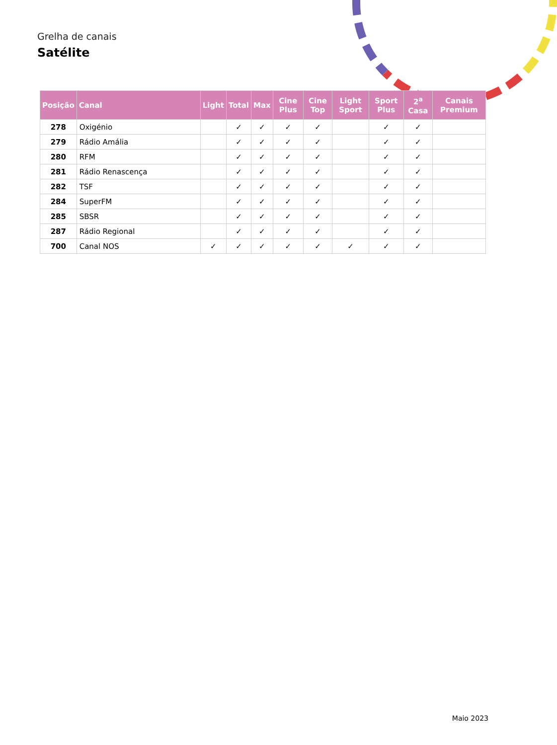Grelha de canais
Satélite
| Posição | Canal | Light | Total | Max | Cine Plus | Cine Top | Light Sport | Sport Plus | 2<sup>a</sup> Casa | Canais Premium |
| --- | --- | --- | --- | --- | --- | --- | --- | --- | --- | --- |
| 278 | Oxigénio | | ✓ | ✓ | ✓ | ✓ | | ✓ | ✓ | |
| 279 | Rádio Amália | | ✓ | ✓ | ✓ | ✓ | | ✓ | ✓ | |
| 280 | RFM | | ✓ | ✓ | ✓ | ✓ | | ✓ | ✓ | |
| 281 | Rádio Renascença | | ✓ | ✓ | ✓ | ✓ | | ✓ | ✓ | |
| 282 | TSF | | ✓ | ✓ | ✓ | ✓ | | ✓ | ✓ | |
| 284 | SuperFM | | ✓ | ✓ | ✓ | ✓ | | ✓ | ✓ | |
| 285 | SBSR | | ✓ | ✓ | ✓ | ✓ | | ✓ | ✓ | |
| 287 | Rádio Regional | | ✓ | ✓ | ✓ | ✓ | | ✓ | ✓ | |
| 700 | Canal NOS | ✓ | ✓ | ✓ | ✓ | ✓ | ✓ | ✓ | ✓ | |
Maio 2023